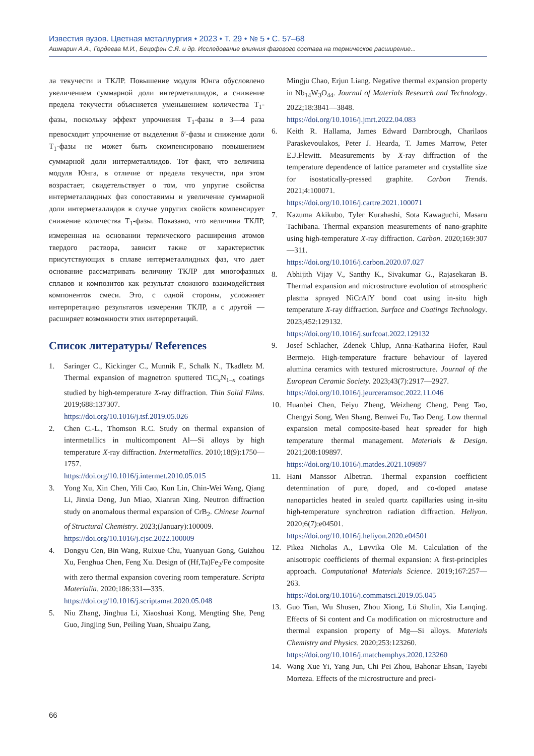Известия вузов. Цветная металлургия • 2023 • Т. 29 • № 5 • С. 57–68
Ашмарин А.А., Гордеева М.И., Бецофен С.Я. и др. Исследование влияния фазового состава на термическое расширение...
ла текучести и ТКЛР. Повышение модуля Юнга обусловлено увеличением суммарной доли интерметаллидов, а снижение предела текучести объясняется уменьшением количества T<sub>1</sub>-фазы, поскольку эффект упрочнения T<sub>1</sub>-фазы в 3—4 раза превосходит упрочнение от выделения δ′-фазы и снижение доли T<sub>1</sub>-фазы не может быть скомпенсировано повышением суммарной доли интерметаллидов. Тот факт, что величина модуля Юнга, в отличие от предела текучести, при этом возрастает, свидетельствует о том, что упругие свойства интерметаллидных фаз сопоставимы и увеличение суммарной доли интерметаллидов в случае упругих свойств компенсирует снижение количества T<sub>1</sub>-фазы. Показано, что величина ТКЛР, измеренная на основании термического расширения атомов твердого раствора, зависит также от характеристик присутствующих в сплаве интерметаллидных фаз, что дает основание рассматривать величину ТКЛР для многофазных сплавов и композитов как результат сложного взаимодействия компонентов смеси. Это, с одной стороны, усложняет интерпретацию результатов измерения ТКЛР, а с другой — расширяет возможности этих интерпретаций.
Список литературы/ References
1. Saringer C., Kickinger C., Munnik F., Schalk N., Tkadletz M. Thermal expansion of magnetron sputtered TiC<sub>x</sub>N<sub>1–x</sub> coatings studied by high-temperature X-ray diffraction. Thin Solid Films. 2019;688:137307.
https://doi.org/10.1016/j.tsf.2019.05.026
2. Chen C.-L., Thomson R.C. Study on thermal expansion of intermetallics in multicomponent Al—Si alloys by high temperature X-ray diffraction. Intermetallics. 2010;18(9):1750—1757.
https://doi.org/10.1016/j.intermet.2010.05.015
3. Yong Xu, Xin Chen, Yili Cao, Kun Lin, Chin-Wei Wang, Qiang Li, Jinxia Deng, Jun Miao, Xianran Xing. Neutron diffraction study on anomalous thermal expansion of CrB<sub>2</sub>. Chinese Journal of Structural Chemistry. 2023;(January):100009.
https://doi.org/10.1016/j.cjsc.2022.100009
4. Dongyu Cen, Bin Wang, Ruixue Chu, Yuanyuan Gong, Guizhou Xu, Fenghua Chen, Feng Xu. Design of (Hf,Ta)Fe<sub>2</sub>/Fe composite with zero thermal expansion covering room temperature. Scripta Materialia. 2020;186:331—335.
https://doi.org/10.1016/j.scriptamat.2020.05.048
5. Niu Zhang, Jinghua Li, Xiaoshuai Kong, Mengting She, Peng Guo, Jingjing Sun, Peiling Yuan, Shuaipu Zang,
Mingju Chao, Erjun Liang. Negative thermal expansion property in Nb<sub>14</sub>W<sub>3</sub>O<sub>44</sub>. Journal of Materials Research and Technology. 2022;18:3841—3848.
https://doi.org/10.1016/j.jmrt.2022.04.083
6. Keith R. Hallama, James Edward Darnbrough, Charilaos Paraskevoulakos, Peter J. Hearda, T. James Marrow, Peter E.J.Flewitt. Measurements by X-ray diffraction of the temperature dependence of lattice parameter and crystallite size for isostatically-pressed graphite. Carbon Trends. 2021;4:100071.
https://doi.org/10.1016/j.cartre.2021.100071
7. Kazuma Akikubo, Tyler Kurahashi, Sota Kawaguchi, Masaru Tachibana. Thermal expansion measurements of nano-graphite using high-temperature X-ray diffraction. Carbon. 2020;169:307—311.
https://doi.org/10.1016/j.carbon.2020.07.027
8. Abhijith Vijay V., Santhy K., Sivakumar G., Rajasekaran B. Thermal expansion and microstructure evolution of atmospheric plasma sprayed NiCrAlY bond coat using in-situ high temperature X-ray diffraction. Surface and Coatings Technology. 2023;452:129132.
https://doi.org/10.1016/j.surfcoat.2022.129132
9. Josef Schlacher, Zdenek Chlup, Anna-Katharina Hofer, Raul Bermejo. High-temperature fracture behaviour of layered alumina ceramics with textured microstructure. Journal of the European Ceramic Society. 2023;43(7):2917—2927.
https://doi.org/10.1016/j.jeurceramsoc.2022.11.046
10. Huanbei Chen, Feiyu Zheng, Weizheng Cheng, Peng Tao, Chengyi Song, Wen Shang, Benwei Fu, Tao Deng. Low thermal expansion metal composite-based heat spreader for high temperature thermal management. Materials & Design. 2021;208:109897.
https://doi.org/10.1016/j.matdes.2021.109897
11. Hani Manssor Albetran. Thermal expansion coefficient determination of pure, doped, and co-doped anatase nanoparticles heated in sealed quartz capillaries using in-situ high-temperature synchrotron radiation diffraction. Heliyon. 2020;6(7):e04501.
https://doi.org/10.1016/j.heliyon.2020.e04501
12. Pikea Nicholas A., Løvvika Ole M. Calculation of the anisotropic coefficients of thermal expansion: A first-principles approach. Computational Materials Science. 2019;167:257—263.
https://doi.org/10.1016/j.commatsci.2019.05.045
13. Guo Tian, Wu Shusen, Zhou Xiong, Lü Shulin, Xia Lanqing. Effects of Si content and Ca modification on microstructure and thermal expansion property of Mg—Si alloys. Materials Chemistry and Physics. 2020;253:123260.
https://doi.org/10.1016/j.matchemphys.2020.123260
14. Wang Xue Yi, Yang Jun, Chi Pei Zhou, Bahonar Ehsan, Tayebi Morteza. Effects of the microstructure and preci-
66